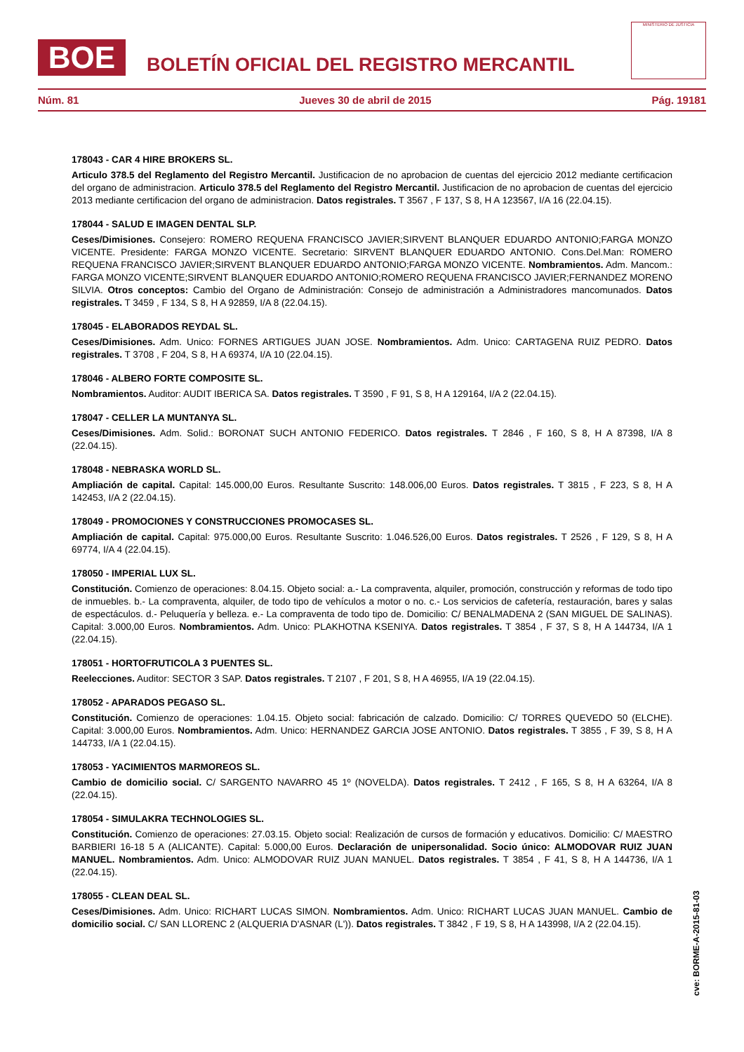BOE
BOLETÍN OFICIAL DEL REGISTRO MERCANTIL
MINISTERIO DE JUSTICIA
Núm. 81 Jueves 30 de abril de 2015 Pág. 19181
178043 - CAR 4 HIRE BROKERS SL.
Articulo 378.5 del Reglamento del Registro Mercantil. Justificacion de no aprobacion de cuentas del ejercicio 2012 mediante certificacion del organo de administracion. Articulo 378.5 del Reglamento del Registro Mercantil. Justificacion de no aprobacion de cuentas del ejercicio 2013 mediante certificacion del organo de administracion. Datos registrales. T 3567 , F 137, S 8, H A 123567, I/A 16 (22.04.15).
178044 - SALUD E IMAGEN DENTAL SLP.
Ceses/Dimisiones. Consejero: ROMERO REQUENA FRANCISCO JAVIER;SIRVENT BLANQUER EDUARDO ANTONIO;FARGA MONZO VICENTE. Presidente: FARGA MONZO VICENTE. Secretario: SIRVENT BLANQUER EDUARDO ANTONIO. Cons.Del.Man: ROMERO REQUENA FRANCISCO JAVIER;SIRVENT BLANQUER EDUARDO ANTONIO;FARGA MONZO VICENTE. Nombramientos. Adm. Mancom.: FARGA MONZO VICENTE;SIRVENT BLANQUER EDUARDO ANTONIO;ROMERO REQUENA FRANCISCO JAVIER;FERNANDEZ MORENO SILVIA. Otros conceptos: Cambio del Organo de Administración: Consejo de administración a Administradores mancomunados. Datos registrales. T 3459 , F 134, S 8, H A 92859, I/A 8 (22.04.15).
178045 - ELABORADOS REYDAL SL.
Ceses/Dimisiones. Adm. Unico: FORNES ARTIGUES JUAN JOSE. Nombramientos. Adm. Unico: CARTAGENA RUIZ PEDRO. Datos registrales. T 3708 , F 204, S 8, H A 69374, I/A 10 (22.04.15).
178046 - ALBERO FORTE COMPOSITE SL.
Nombramientos. Auditor: AUDIT IBERICA SA. Datos registrales. T 3590 , F 91, S 8, H A 129164, I/A 2 (22.04.15).
178047 - CELLER LA MUNTANYA SL.
Ceses/Dimisiones. Adm. Solid.: BORONAT SUCH ANTONIO FEDERICO. Datos registrales. T 2846 , F 160, S 8, H A 87398, I/A 8 (22.04.15).
178048 - NEBRASKA WORLD SL.
Ampliación de capital. Capital: 145.000,00 Euros. Resultante Suscrito: 148.006,00 Euros. Datos registrales. T 3815 , F 223, S 8, H A 142453, I/A 2 (22.04.15).
178049 - PROMOCIONES Y CONSTRUCCIONES PROMOCASES SL.
Ampliación de capital. Capital: 975.000,00 Euros. Resultante Suscrito: 1.046.526,00 Euros. Datos registrales. T 2526 , F 129, S 8, H A 69774, I/A 4 (22.04.15).
178050 - IMPERIAL LUX SL.
Constitución. Comienzo de operaciones: 8.04.15. Objeto social: a.- La compraventa, alquiler, promoción, construcción y reformas de todo tipo de inmuebles. b.- La compraventa, alquiler, de todo tipo de vehículos a motor o no. c.- Los servicios de cafetería, restauración, bares y salas de espectáculos. d.- Peluquería y belleza. e.- La compraventa de todo tipo de. Domicilio: C/ BENALMADENA 2 (SAN MIGUEL DE SALINAS). Capital: 3.000,00 Euros. Nombramientos. Adm. Unico: PLAKHOTNA KSENIYA. Datos registrales. T 3854 , F 37, S 8, H A 144734, I/A 1 (22.04.15).
178051 - HORTOFRUTICOLA 3 PUENTES SL.
Reelecciones. Auditor: SECTOR 3 SAP. Datos registrales. T 2107 , F 201, S 8, H A 46955, I/A 19 (22.04.15).
178052 - APARADOS PEGASO SL.
Constitución. Comienzo de operaciones: 1.04.15. Objeto social: fabricación de calzado. Domicilio: C/ TORRES QUEVEDO 50 (ELCHE). Capital: 3.000,00 Euros. Nombramientos. Adm. Unico: HERNANDEZ GARCIA JOSE ANTONIO. Datos registrales. T 3855 , F 39, S 8, H A 144733, I/A 1 (22.04.15).
178053 - YACIMIENTOS MARMOREOS SL.
Cambio de domicilio social. C/ SARGENTO NAVARRO 45 1º (NOVELDA). Datos registrales. T 2412 , F 165, S 8, H A 63264, I/A 8 (22.04.15).
178054 - SIMULAKRA TECHNOLOGIES SL.
Constitución. Comienzo de operaciones: 27.03.15. Objeto social: Realización de cursos de formación y educativos. Domicilio: C/ MAESTRO BARBIERI 16-18 5 A (ALICANTE). Capital: 5.000,00 Euros. Declaración de unipersonalidad. Socio único: ALMODOVAR RUIZ JUAN MANUEL. Nombramientos. Adm. Unico: ALMODOVAR RUIZ JUAN MANUEL. Datos registrales. T 3854 , F 41, S 8, H A 144736, I/A 1 (22.04.15).
178055 - CLEAN DEAL SL.
Ceses/Dimisiones. Adm. Unico: RICHART LUCAS SIMON. Nombramientos. Adm. Unico: RICHART LUCAS JUAN MANUEL. Cambio de domicilio social. C/ SAN LLORENC 2 (ALQUERIA D'ASNAR (L')). Datos registrales. T 3842 , F 19, S 8, H A 143998, I/A 2 (22.04.15).
cve: BORME-A-2015-81-03